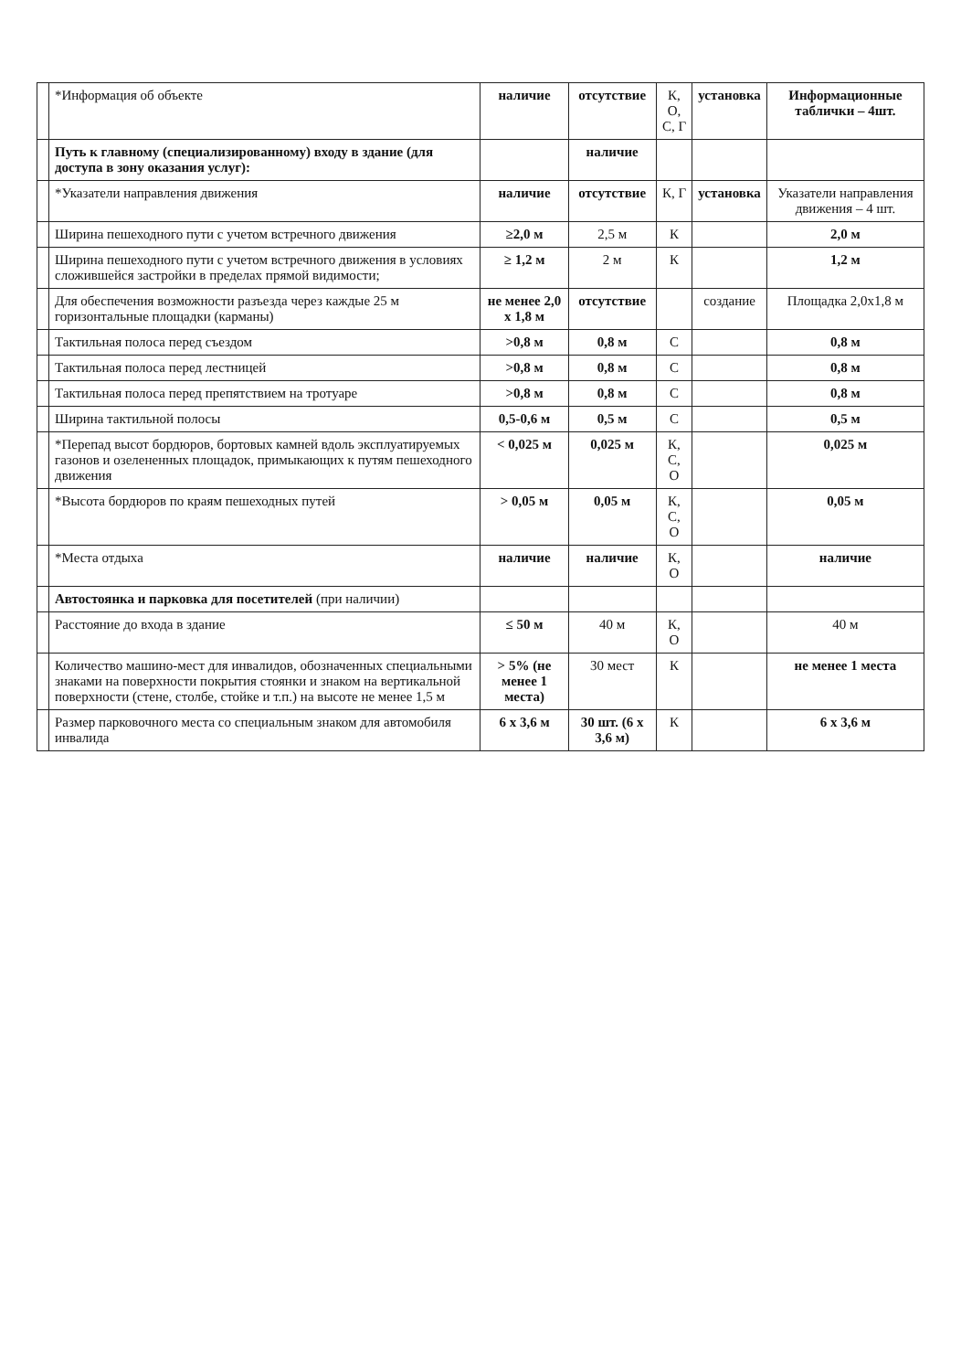| | *Информация об объекте | наличие | отсутствие | К, О, С, Г | установка | Информационные таблички – 4шт. |
| | Путь к главному (специализированному) входу в здание (для доступа в зону оказания услуг): | | наличие | | | |
| | *Указатели направления движения | наличие | отсутствие | К, Г | установка | Указатели направления движения – 4 шт. |
| | Ширина пешеходного пути с учетом встречного движения | ≥2,0 м | 2,5 м | К | | 2,0 м |
| | Ширина пешеходного пути с учетом встречного движения в условиях сложившейся застройки в пределах прямой видимости; | ≥ 1,2 м | 2 м | К | | 1,2 м |
| | Для обеспечения возможности разъезда через каждые 25 м горизонтальные площадки (карманы) | не менее 2,0 х 1,8 м | отсутствие | | создание | Площадка 2,0х1,8 м |
| | Тактильная полоса перед съездом | >0,8 м | 0,8 м | С | | 0,8 м |
| | Тактильная полоса перед лестницей | >0,8 м | 0,8 м | С | | 0,8 м |
| | Тактильная полоса перед препятствием на тротуаре | >0,8 м | 0,8 м | С | | 0,8 м |
| | Ширина тактильной полосы | 0,5-0,6 м | 0,5 м | С | | 0,5 м |
| | *Перепад высот бордюров, бортовых камней вдоль эксплуатируемых газонов и озелененных площадок, примыкающих к путям пешеходного движения | < 0,025 м | 0,025 м | К, С, О | | 0,025 м |
| | *Высота бордюров по краям пешеходных путей | > 0,05 м | 0,05 м | К, С, О | | 0,05 м |
| | *Места отдыха | наличие | наличие | К, О | | наличие |
| | Автостоянка и парковка для посетителей (при наличии) | | | | | |
| | Расстояние до входа в здание | ≤ 50 м | 40 м | К, О | | 40 м |
| | Количество машино-мест для инвалидов, обозначенных специальными знаками на поверхности покрытия стоянки и знаком на вертикальной поверхности (стене, столбе, стойке и т.п.) на высоте не менее 1,5 м | > 5% (не менее 1 места) | 30 мест | К | | не менее 1 места |
| | Размер парковочного места со специальным знаком для автомобиля инвалида | 6 х 3,6 м | 30 шт. (6 х 3,6 м) | К | | 6 х 3,6 м |